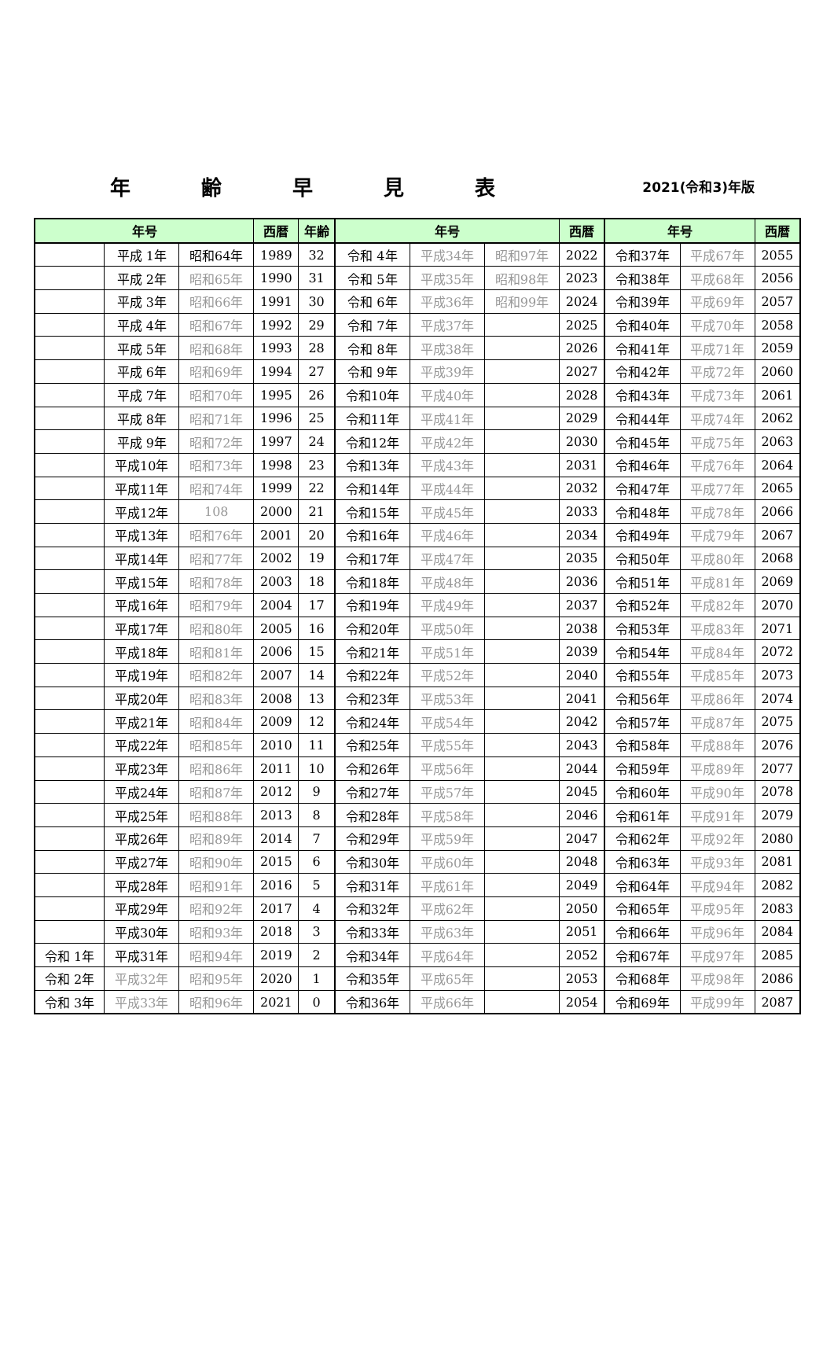年齢早見表
2021(令和3)年版
| 年号 | | | 西暦 | 年齢 | 年号 | | | 西暦 | 年号 | | 西暦 |
| --- | --- | --- | --- | --- | --- | --- | --- | --- | --- | --- | --- |
| | 平成 1年 | 昭和64年 | 1989 | 32 | 令和 4年 | 平成34年 | 昭和97年 | 2022 | 令和37年 | 平成67年 | 2055 |
| | 平成 2年 | 昭和65年 | 1990 | 31 | 令和 5年 | 平成35年 | 昭和98年 | 2023 | 令和38年 | 平成68年 | 2056 |
| | 平成 3年 | 昭和66年 | 1991 | 30 | 令和 6年 | 平成36年 | 昭和99年 | 2024 | 令和39年 | 平成69年 | 2057 |
| | 平成 4年 | 昭和67年 | 1992 | 29 | 令和 7年 | 平成37年 | | 2025 | 令和40年 | 平成70年 | 2058 |
| | 平成 5年 | 昭和68年 | 1993 | 28 | 令和 8年 | 平成38年 | | 2026 | 令和41年 | 平成71年 | 2059 |
| | 平成 6年 | 昭和69年 | 1994 | 27 | 令和 9年 | 平成39年 | | 2027 | 令和42年 | 平成72年 | 2060 |
| | 平成 7年 | 昭和70年 | 1995 | 26 | 令和10年 | 平成40年 | | 2028 | 令和43年 | 平成73年 | 2061 |
| | 平成 8年 | 昭和71年 | 1996 | 25 | 令和11年 | 平成41年 | | 2029 | 令和44年 | 平成74年 | 2062 |
| | 平成 9年 | 昭和72年 | 1997 | 24 | 令和12年 | 平成42年 | | 2030 | 令和45年 | 平成75年 | 2063 |
| | 平成10年 | 昭和73年 | 1998 | 23 | 令和13年 | 平成43年 | | 2031 | 令和46年 | 平成76年 | 2064 |
| | 平成11年 | 昭和74年 | 1999 | 22 | 令和14年 | 平成44年 | | 2032 | 令和47年 | 平成77年 | 2065 |
| | 平成12年 | 108 | 2000 | 21 | 令和15年 | 平成45年 | | 2033 | 令和48年 | 平成78年 | 2066 |
| | 平成13年 | 昭和76年 | 2001 | 20 | 令和16年 | 平成46年 | | 2034 | 令和49年 | 平成79年 | 2067 |
| | 平成14年 | 昭和77年 | 2002 | 19 | 令和17年 | 平成47年 | | 2035 | 令和50年 | 平成80年 | 2068 |
| | 平成15年 | 昭和78年 | 2003 | 18 | 令和18年 | 平成48年 | | 2036 | 令和51年 | 平成81年 | 2069 |
| | 平成16年 | 昭和79年 | 2004 | 17 | 令和19年 | 平成49年 | | 2037 | 令和52年 | 平成82年 | 2070 |
| | 平成17年 | 昭和80年 | 2005 | 16 | 令和20年 | 平成50年 | | 2038 | 令和53年 | 平成83年 | 2071 |
| | 平成18年 | 昭和81年 | 2006 | 15 | 令和21年 | 平成51年 | | 2039 | 令和54年 | 平成84年 | 2072 |
| | 平成19年 | 昭和82年 | 2007 | 14 | 令和22年 | 平成52年 | | 2040 | 令和55年 | 平成85年 | 2073 |
| | 平成20年 | 昭和83年 | 2008 | 13 | 令和23年 | 平成53年 | | 2041 | 令和56年 | 平成86年 | 2074 |
| | 平成21年 | 昭和84年 | 2009 | 12 | 令和24年 | 平成54年 | | 2042 | 令和57年 | 平成87年 | 2075 |
| | 平成22年 | 昭和85年 | 2010 | 11 | 令和25年 | 平成55年 | | 2043 | 令和58年 | 平成88年 | 2076 |
| | 平成23年 | 昭和86年 | 2011 | 10 | 令和26年 | 平成56年 | | 2044 | 令和59年 | 平成89年 | 2077 |
| | 平成24年 | 昭和87年 | 2012 | 9 | 令和27年 | 平成57年 | | 2045 | 令和60年 | 平成90年 | 2078 |
| | 平成25年 | 昭和88年 | 2013 | 8 | 令和28年 | 平成58年 | | 2046 | 令和61年 | 平成91年 | 2079 |
| | 平成26年 | 昭和89年 | 2014 | 7 | 令和29年 | 平成59年 | | 2047 | 令和62年 | 平成92年 | 2080 |
| | 平成27年 | 昭和90年 | 2015 | 6 | 令和30年 | 平成60年 | | 2048 | 令和63年 | 平成93年 | 2081 |
| | 平成28年 | 昭和91年 | 2016 | 5 | 令和31年 | 平成61年 | | 2049 | 令和64年 | 平成94年 | 2082 |
| | 平成29年 | 昭和92年 | 2017 | 4 | 令和32年 | 平成62年 | | 2050 | 令和65年 | 平成95年 | 2083 |
| | 平成30年 | 昭和93年 | 2018 | 3 | 令和33年 | 平成63年 | | 2051 | 令和66年 | 平成96年 | 2084 |
| 令和 1年 | 平成31年 | 昭和94年 | 2019 | 2 | 令和34年 | 平成64年 | | 2052 | 令和67年 | 平成97年 | 2085 |
| 令和 2年 | 平成32年 | 昭和95年 | 2020 | 1 | 令和35年 | 平成65年 | | 2053 | 令和68年 | 平成98年 | 2086 |
| 令和 3年 | 平成33年 | 昭和96年 | 2021 | 0 | 令和36年 | 平成66年 | | 2054 | 令和69年 | 平成99年 | 2087 |